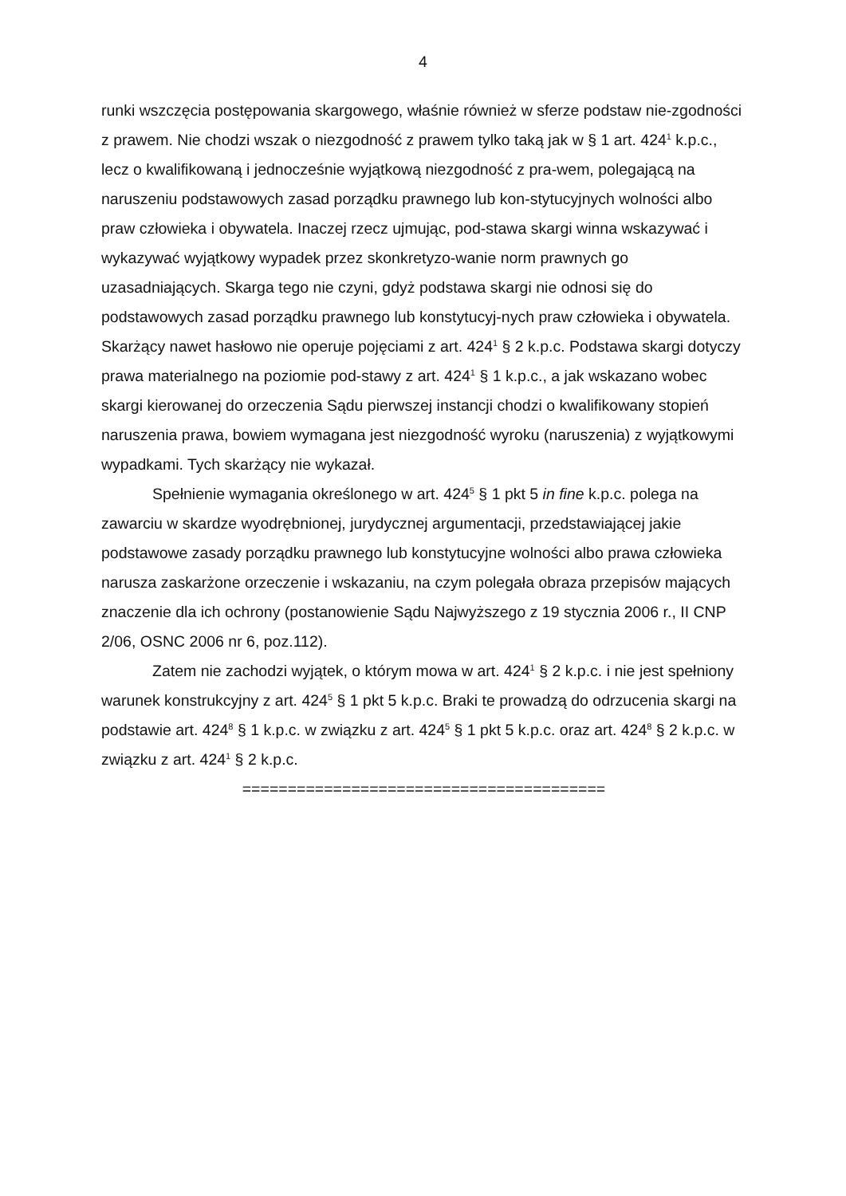4
runki wszczęcia postępowania skargowego, właśnie również w sferze podstaw nie-zgodności z prawem. Nie chodzi wszak o niezgodność z prawem tylko taką jak w § 1 art. 424<sup>1</sup> k.p.c., lecz o kwalifikowaną i jednocześnie wyjątkową niezgodność z pra-wem, polegającą na naruszeniu podstawowych zasad porządku prawnego lub kon-stytucyjnych wolności albo praw człowieka i obywatela. Inaczej rzecz ujmując, pod-stawa skargi winna wskazywać i wykazywać wyjątkowy wypadek przez skonkretyzo-wanie norm prawnych go uzasadniających. Skarga tego nie czyni, gdyż podstawa skargi nie odnosi się do podstawowych zasad porządku prawnego lub konstytucyj-nych praw człowieka i obywatela. Skarżący nawet hasłowo nie operuje pojęciami z art. 424<sup>1</sup> § 2 k.p.c. Podstawa skargi dotyczy prawa materialnego na poziomie pod-stawy z art. 424<sup>1</sup> § 1 k.p.c., a jak wskazano wobec skargi kierowanej do orzeczenia Sądu pierwszej instancji chodzi o kwalifikowany stopień naruszenia prawa, bowiem wymagana jest niezgodność wyroku (naruszenia) z wyjątkowymi wypadkami. Tych skarżący nie wykazał.
Spełnienie wymagania określonego w art. 424<sup>5</sup> § 1 pkt 5 in fine k.p.c. polega na zawarciu w skardze wyodrębnionej, jurydycznej argumentacji, przedstawiającej jakie podstawowe zasady porządku prawnego lub konstytucyjne wolności albo prawa człowieka narusza zaskarżone orzeczenie i wskazaniu, na czym polegała obraza przepisów mających znaczenie dla ich ochrony (postanowienie Sądu Najwyższego z 19 stycznia 2006 r., II CNP 2/06, OSNC 2006 nr 6, poz.112).
Zatem nie zachodzi wyjątek, o którym mowa w art. 424<sup>1</sup> § 2 k.p.c. i nie jest spełniony warunek konstrukcyjny z art. 424<sup>5</sup> § 1 pkt 5 k.p.c. Braki te prowadzą do odrzucenia skargi na podstawie art. 424<sup>8</sup> § 1 k.p.c. w związku z art. 424<sup>5</sup> § 1 pkt 5 k.p.c. oraz art. 424<sup>8</sup> § 2 k.p.c. w związku z art. 424<sup>1</sup> § 2 k.p.c.
========================================